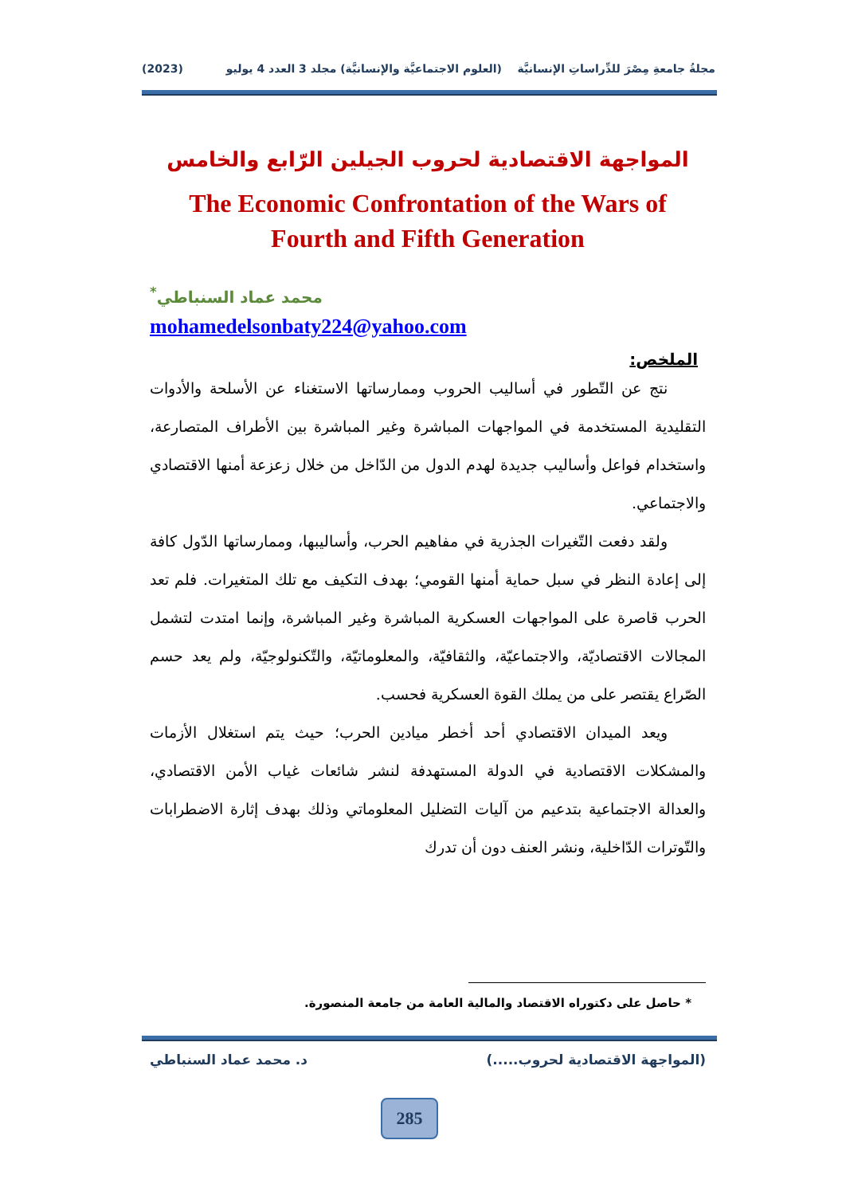مجلةُ جامعةِ مِصْرَ للدِّراساتِ الإنسانيَّة (العلوم الاجتماعيَّة والإنسانيَّة) مجلد 3 العدد 4 يوليو (2023)
المواجهة الاقتصادية لحروب الجيلين الرّابع والخامس
The Economic Confrontation of the Wars of
Fourth and Fifth Generation
محمد عماد السنباطي<sup>*</sup>
mohamedelsonbaty224@yahoo.com
الملخص:
نتج عن التّطور في أساليب الحروب وممارساتها الاستغناء عن الأسلحة والأدوات التقليدية المستخدمة في المواجهات المباشرة وغير المباشرة بين الأطراف المتصارعة، واستخدام فواعل وأساليب جديدة لهدم الدول من الدّاخل من خلال زعزعة أمنها الاقتصادي والاجتماعي.
ولقد دفعت التّغيرات الجذرية في مفاهيم الحرب، وأساليبها، وممارساتها الدّول كافة إلى إعادة النظر في سبل حماية أمنها القومي؛ بهدف التكيف مع تلك المتغيرات. فلم تعد الحرب قاصرة على المواجهات العسكرية المباشرة وغير المباشرة، وإنما امتدت لتشمل المجالات الاقتصاديّة، والاجتماعيّة، والثقافيّة، والمعلوماتيّة، والتّكنولوجيّة، ولم يعد حسم الصّراع يقتصر على من يملك القوة العسكرية فحسب.
ويعد الميدان الاقتصادي أحد أخطر ميادين الحرب؛ حيث يتم استغلال الأزمات والمشكلات الاقتصادية في الدولة المستهدفة لنشر شائعات غياب الأمن الاقتصادي، والعدالة الاجتماعية بتدعيم من آليات التضليل المعلوماتي وذلك بهدف إثارة الاضطرابات والتّوترات الدّاخلية، ونشر العنف دون أن تدرك
* حاصل على دكتوراه الاقتصاد والمالية العامة من جامعة المنصورة.
(المواجهة الاقتصادية لحروب.....) د. محمد عماد السنباطي
285